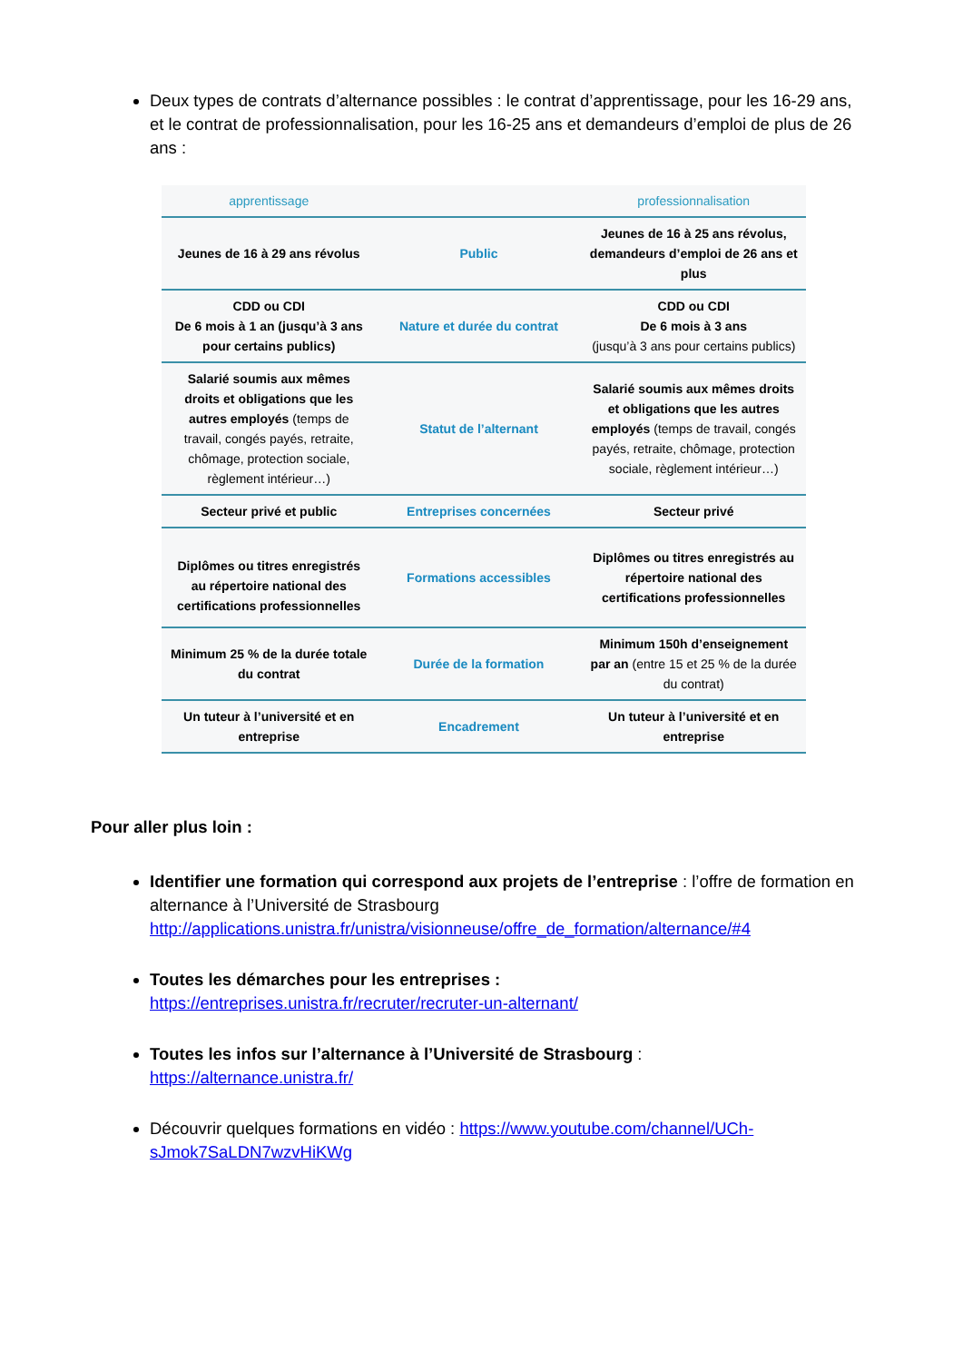Deux types de contrats d’alternance possibles : le contrat d’apprentissage, pour les 16-29 ans,
et le contrat de professionnalisation, pour les 16-25 ans et demandeurs d’emploi de plus de 26 ans :
| apprentissage | | professionnalisation |
| --- | --- | --- |
| Jeunes de 16 à 29 ans révolus | Public | Jeunes de 16 à 25 ans révolus, demandeurs d’emploi de 26 ans et plus |
| CDD ou CDI De 6 mois à 1 an (jusqu’à 3 ans pour certains publics) | Nature et durée du contrat | CDD ou CDI De 6 mois à 3 ans (jusqu’à 3 ans pour certains publics) |
| Salarié soumis aux mêmes droits et obligations que les autres employés (temps de travail, congés payés, retraite, chômage, protection sociale, règlement intérieur…) | Statut de l’alternant | Salarié soumis aux mêmes droits et obligations que les autres employés (temps de travail, congés payés, retraite, chômage, protection sociale, règlement intérieur…) |
| Secteur privé et public | Entreprises concernées | Secteur privé |
| Diplômes ou titres enregistrés au répertoire national des certifications professionnelles | Formations accessibles | Diplômes ou titres enregistrés au répertoire national des certifications professionnelles |
| Minimum 25 % de la durée totale du contrat | Durée de la formation | Minimum 150h d’enseignement par an (entre 15 et 25 % de la durée du contrat) |
| Un tuteur à l’université et en entreprise | Encadrement | Un tuteur à l’université et en entreprise |
Pour aller plus loin :
Identifier une formation qui correspond aux projets de l’entreprise : l’offre de formation en alternance à l’Université de Strasbourg http://applications.unistra.fr/unistra/visionneuse/offre_de_formation/alternance/#4
Toutes les démarches pour les entreprises :
https://entreprises.unistra.fr/recruter/recruter-un-alternant/
Toutes les infos sur l’alternance à l’Université de Strasbourg :
https://alternance.unistra.fr/
Découvrir quelques formations en vidéo : https://www.youtube.com/channel/UCh-sJmok7SaLDN7wzvHiKWg